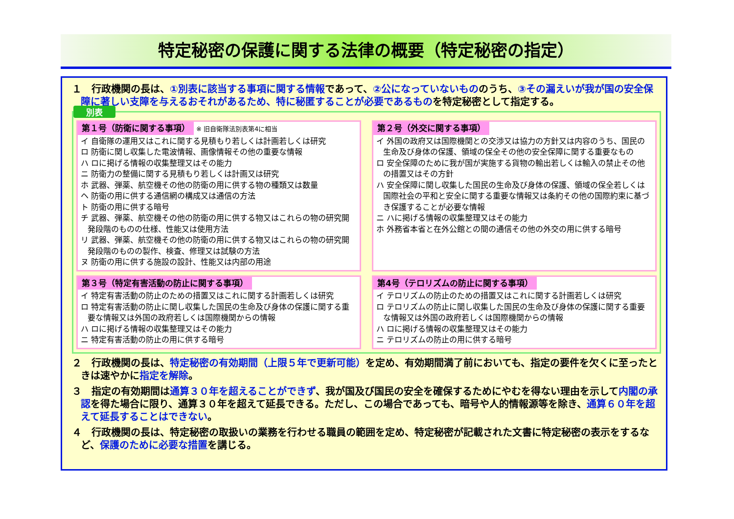特定秘密の保護に関する法律の概要（特定秘密の指定）
１　行政機関の長は、①別表に該当する事項に関する情報であって、②公になっていないもののうち、③その漏えいが我が国の安全保障に著しい支障を与えるおそれがあるため、特に秘匿することが必要であるものを特定秘密として指定する。
別表
第１号（防衛に関する事項） ※ 旧自衛隊法別表第4に相当
イ 自衛隊の運用又はこれに関する見積もり若しくは計画若しくは研究
ロ 防衛に関し収集した電波情報、画像情報その他の重要な情報
ハ ロに掲げる情報の収集整理又はその能力
ニ 防衛力の整備に関する見積もり若しくは計画又は研究
ホ 武器、弾薬、航空機その他の防衛の用に供する物の種類又は数量
ヘ 防衛の用に供する通信網の構成又は通信の方法
ト 防衛の用に供する暗号
チ 武器、弾薬、航空機その他の防衛の用に供する物又はこれらの物の研究開発段階のものの仕様、性能又は使用方法
リ 武器、弾薬、航空機その他の防衛の用に供する物又はこれらの物の研究開発段階のものの製作、検査、修理又は試験の方法
ヌ 防衛の用に供する施設の設計、性能又は内部の用途
第２号（外交に関する事項）
イ 外国の政府又は国際機関との交渉又は協力の方針又は内容のうち、国民の生命及び身体の保護、領域の保全その他の安全保障に関する重要なもの
ロ 安全保障のために我が国が実施する貨物の輸出若しくは輸入の禁止その他の措置又はその方針
ハ 安全保障に関し収集した国民の生命及び身体の保護、領域の保全若しくは国際社会の平和と安全に関する重要な情報又は条約その他の国際約束に基づき保護することが必要な情報
ニ ハに掲げる情報の収集整理又はその能力
ホ 外務省本省と在外公館との間の通信その他の外交の用に供する暗号
第３号（特定有害活動の防止に関する事項）
イ 特定有害活動の防止のための措置又はこれに関する計画若しくは研究
ロ 特定有害活動の防止に関し収集した国民の生命及び身体の保護に関する重要な情報又は外国の政府若しくは国際機関からの情報
ハ ロに掲げる情報の収集整理又はその能力
ニ 特定有害活動の防止の用に供する暗号
第4号（テロリズムの防止に関する事項）
イ テロリズムの防止のための措置又はこれに関する計画若しくは研究
ロ テロリズムの防止に関し収集した国民の生命及び身体の保護に関する重要な情報又は外国の政府若しくは国際機関からの情報
ハ ロに掲げる情報の収集整理又はその能力
ニ テロリズムの防止の用に供する暗号
２　行政機関の長は、特定秘密の有効期間（上限５年で更新可能）を定め、有効期間満了前においても、指定の要件を欠くに至ったときは速やかに指定を解除。
３　指定の有効期間は通算３０年を超えることができず、我が国及び国民の安全を確保するためにやむを得ない理由を示して内閣の承認を得た場合に限り、通算３０年を超えて延長できる。ただし、この場合であっても、暗号や人的情報源等を除き、通算６０年を超えて延長することはできない。
４　行政機関の長は、特定秘密の取扱いの業務を行わせる職員の範囲を定め、特定秘密が記載された文書に特定秘密の表示をするなど、保護のために必要な措置を講じる。